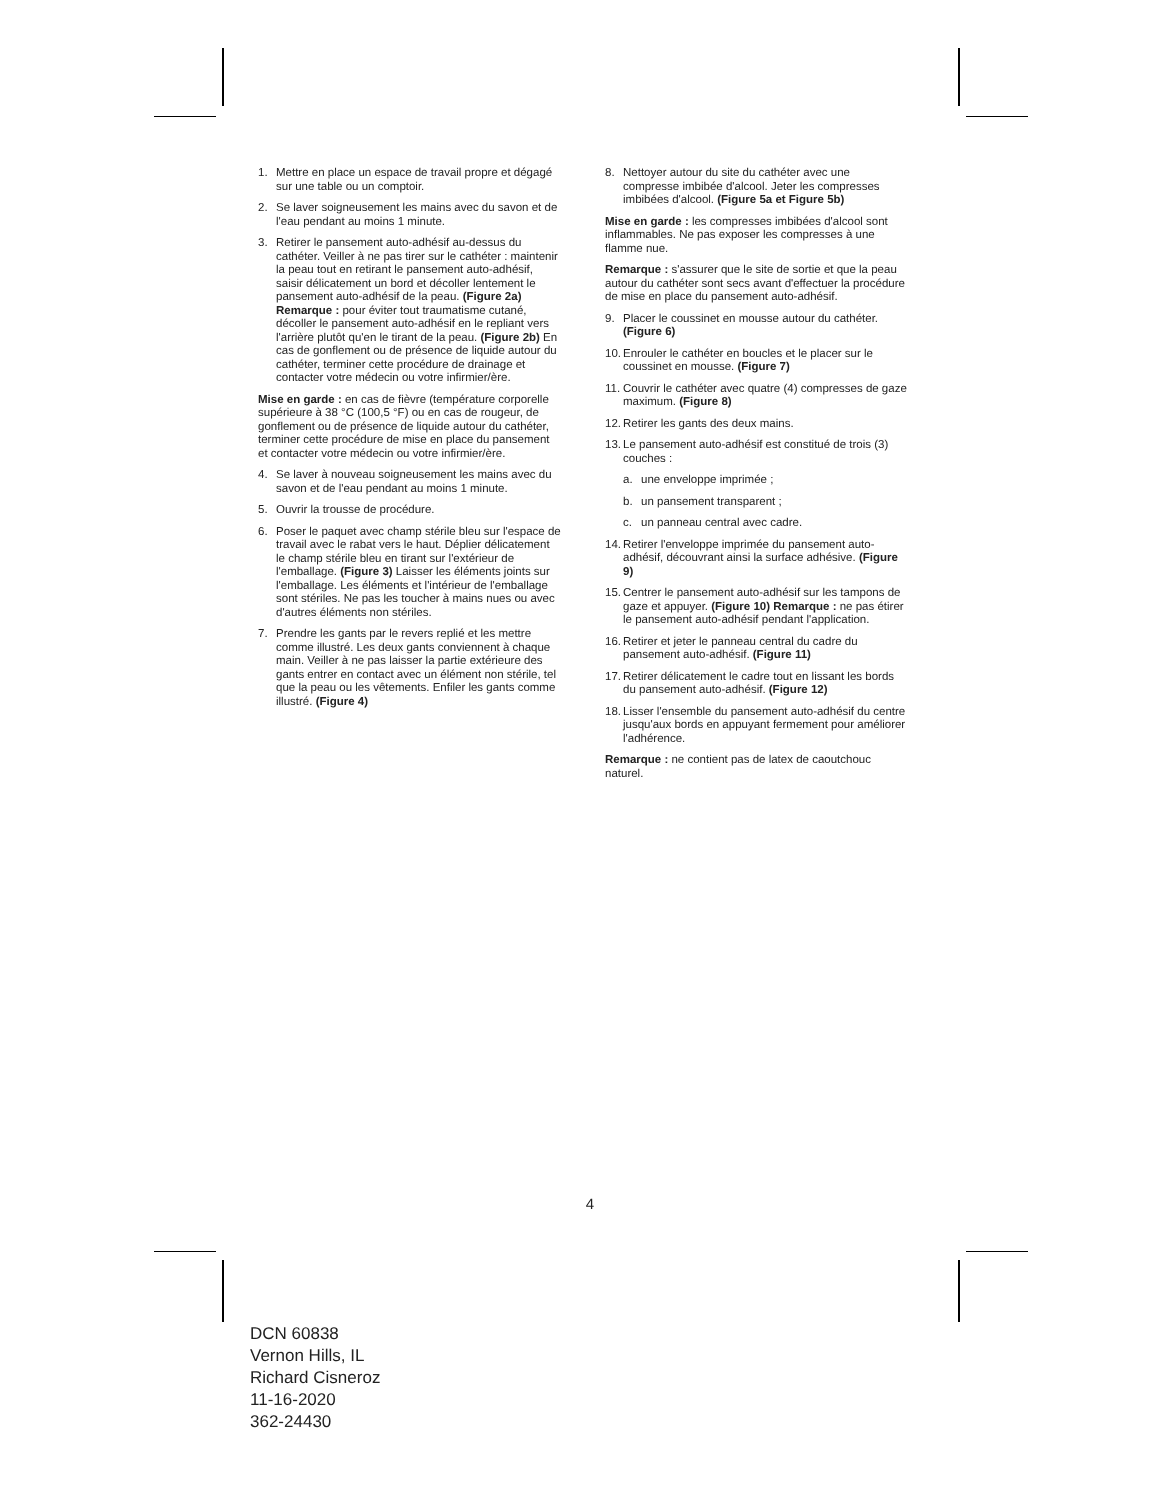1. Mettre en place un espace de travail propre et dégagé sur une table ou un comptoir.
2. Se laver soigneusement les mains avec du savon et de l'eau pendant au moins 1 minute.
3. Retirer le pansement auto-adhésif au-dessus du cathéter. Veiller à ne pas tirer sur le cathéter : maintenir la peau tout en retirant le pansement auto-adhésif, saisir délicatement un bord et décoller lentement le pansement auto-adhésif de la peau. (Figure 2a) Remarque : pour éviter tout traumatisme cutané, décoller le pansement auto-adhésif en le repliant vers l'arrière plutôt qu'en le tirant de la peau. (Figure 2b) En cas de gonflement ou de présence de liquide autour du cathéter, terminer cette procédure de drainage et contacter votre médecin ou votre infirmier/ère.
Mise en garde : en cas de fièvre (température corporelle supérieure à 38 °C (100,5 °F) ou en cas de rougeur, de gonflement ou de présence de liquide autour du cathéter, terminer cette procédure de mise en place du pansement et contacter votre médecin ou votre infirmier/ère.
4. Se laver à nouveau soigneusement les mains avec du savon et de l'eau pendant au moins 1 minute.
5. Ouvrir la trousse de procédure.
6. Poser le paquet avec champ stérile bleu sur l'espace de travail avec le rabat vers le haut. Déplier délicatement le champ stérile bleu en tirant sur l'extérieur de l'emballage. (Figure 3) Laisser les éléments joints sur l'emballage. Les éléments et l'intérieur de l'emballage sont stériles. Ne pas les toucher à mains nues ou avec d'autres éléments non stériles.
7. Prendre les gants par le revers replié et les mettre comme illustré. Les deux gants conviennent à chaque main. Veiller à ne pas laisser la partie extérieure des gants entrer en contact avec un élément non stérile, tel que la peau ou les vêtements. Enfiler les gants comme illustré. (Figure 4)
8. Nettoyer autour du site du cathéter avec une compresse imbibée d'alcool. Jeter les compresses imbibées d'alcool. (Figure 5a et Figure 5b)
Mise en garde : les compresses imbibées d'alcool sont inflammables. Ne pas exposer les compresses à une flamme nue.
Remarque : s'assurer que le site de sortie et que la peau autour du cathéter sont secs avant d'effectuer la procédure de mise en place du pansement auto-adhésif.
9. Placer le coussinet en mousse autour du cathéter. (Figure 6)
10. Enrouler le cathéter en boucles et le placer sur le coussinet en mousse. (Figure 7)
11. Couvrir le cathéter avec quatre (4) compresses de gaze maximum. (Figure 8)
12. Retirer les gants des deux mains.
13. Le pansement auto-adhésif est constitué de trois (3) couches :
a. une enveloppe imprimée ;
b. un pansement transparent ;
c. un panneau central avec cadre.
14. Retirer l'enveloppe imprimée du pansement auto-adhésif, découvrant ainsi la surface adhésive. (Figure 9)
15. Centrer le pansement auto-adhésif sur les tampons de gaze et appuyer. (Figure 10) Remarque : ne pas étirer le pansement auto-adhésif pendant l'application.
16. Retirer et jeter le panneau central du cadre du pansement auto-adhésif. (Figure 11)
17. Retirer délicatement le cadre tout en lissant les bords du pansement auto-adhésif. (Figure 12)
18. Lisser l'ensemble du pansement auto-adhésif du centre jusqu'aux bords en appuyant fermement pour améliorer l'adhérence.
Remarque : ne contient pas de latex de caoutchouc naturel.
4
DCN 60838
Vernon Hills, IL
Richard Cisneroz
11-16-2020
362-24430